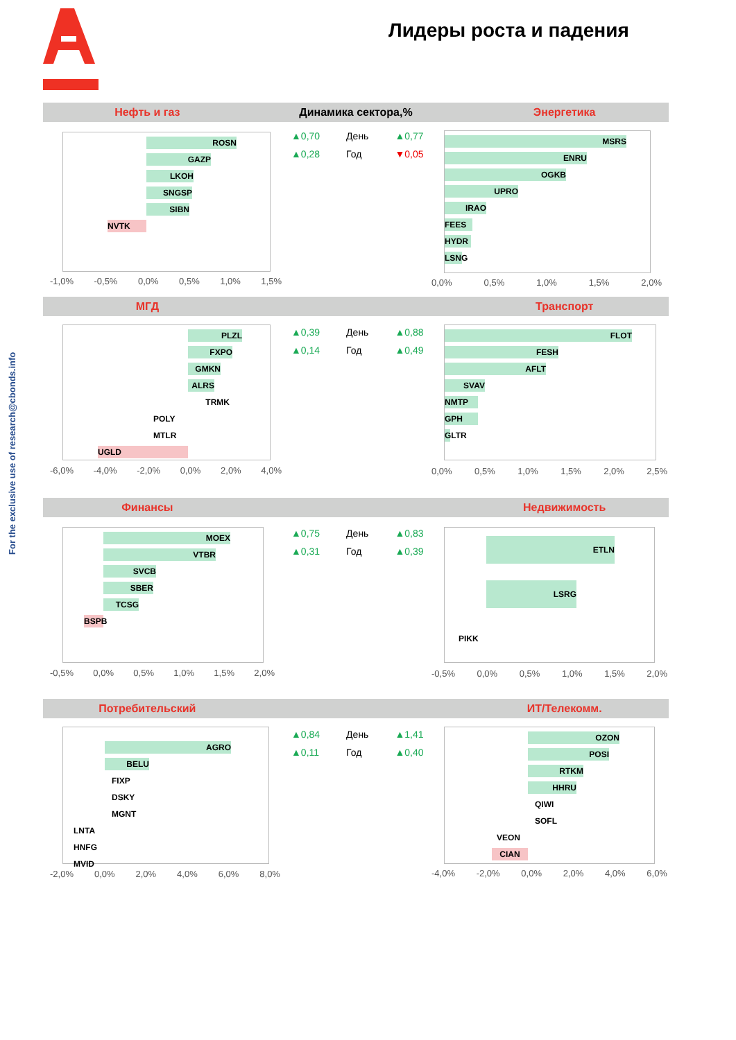Лидеры роста и падения
For the exclusive use of research@cbonds.info
Нефть и газ Динамика сектора,% Энергетика
ROSN
GAZP
LKOH
SNGSP
SIBN
NVTK
-1,0% -0,5% 0,0% 0,5% 1,0% 1,5%
| ▲0,70 | День | ▲0,77 |
| ▲0,28 | Год | ▼0,05 |
MSRS
ENRU
OGKB
UPRO
IRAO
FEES
HYDR
LSNG
0,0% 0,5% 1,0% 1,5% 2,0%
МГД Транспорт
PLZL
FXPO
GMKN
ALRS
TRMK
POLY
MTLR
UGLD
-6,0% -4,0% -2,0% 0,0% 2,0% 4,0%
| ▲0,39 | День | ▲0,88 |
| ▲0,14 | Год | ▲0,49 |
FLOT
FESH
AFLT
SVAV
NMTP
GPH
GLTR
0,0% 0,5% 1,0% 1,5% 2,0% 2,5%
Финансы Недвижимость
MOEX
VTBR
SVCB
SBER
TCSG
BSPB
-0,5% 0,0% 0,5% 1,0% 1,5% 2,0%
| ▲0,75 | День | ▲0,83 |
| ▲0,31 | Год | ▲0,39 |
ETLN
LSRG
PIKK
-0,5% 0,0% 0,5% 1,0% 1,5% 2,0%
Потребительский ИТ/Телекомм.
AGRO
BELU
FIXP
DSKY
MGNT
LNTA
HNFG
MVID
-2,0% 0,0% 2,0% 4,0% 6,0% 8,0%
| ▲0,84 | День | ▲1,41 |
| ▲0,11 | Год | ▲0,40 |
OZON
POSI
RTKM
HHRU
QIWI
SOFL
VEON
CIAN
-4,0% -2,0% 0,0% 2,0% 4,0% 6,0%